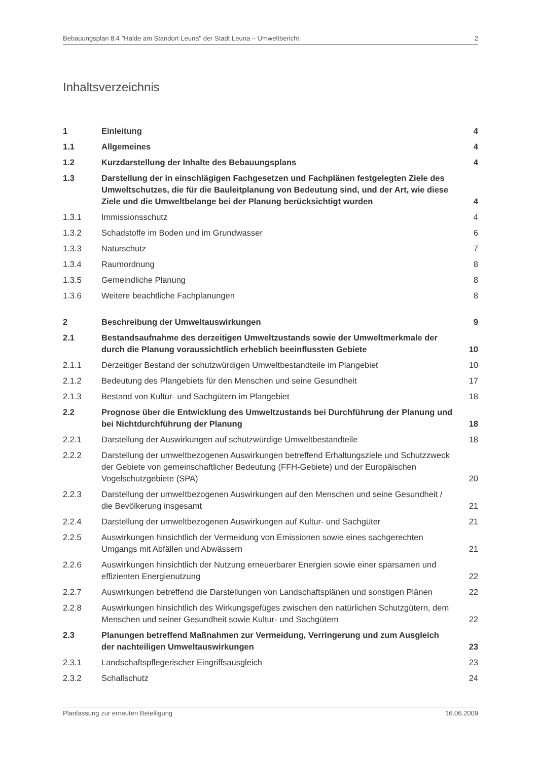Bebauungsplan 8.4 "Halde am Standort Leuna" der Stadt Leuna – Umweltbericht 2
Inhaltsverzeichnis
| 1 | Einleitung | 4 |
| 1.1 | Allgemeines | 4 |
| 1.2 | Kurzdarstellung der Inhalte des Bebauungsplans | 4 |
| 1.3 | Darstellung der in einschlägigen Fachgesetzen und Fachplänen festgelegten Ziele des Umweltschutzes, die für die Bauleitplanung von Bedeutung sind, und der Art, wie diese Ziele und die Umweltbelange bei der Planung berücksichtigt wurden | 4 |
| 1.3.1 | Immissionsschutz | 4 |
| 1.3.2 | Schadstoffe im Boden und im Grundwasser | 6 |
| 1.3.3 | Naturschutz | 7 |
| 1.3.4 | Raumordnung | 8 |
| 1.3.5 | Gemeindliche Planung | 8 |
| 1.3.6 | Weitere beachtliche Fachplanungen | 8 |
| 2 | Beschreibung der Umweltauswirkungen | 9 |
| 2.1 | Bestandsaufnahme des derzeitigen Umweltzustands sowie der Umweltmerkmale der durch die Planung voraussichtlich erheblich beeinflussten Gebiete | 10 |
| 2.1.1 | Derzeitiger Bestand der schutzwürdigen Umweltbestandteile im Plangebiet | 10 |
| 2.1.2 | Bedeutung des Plangebiets für den Menschen und seine Gesundheit | 17 |
| 2.1.3 | Bestand von Kultur- und Sachgütern im Plangebiet | 18 |
| 2.2 | Prognose über die Entwicklung des Umweltzustands bei Durchführung der Planung und bei Nichtdurchführung der Planung | 18 |
| 2.2.1 | Darstellung der Auswirkungen auf schutzwürdige Umweltbestandteile | 18 |
| 2.2.2 | Darstellung der umweltbezogenen Auswirkungen betreffend Erhaltungsziele und Schutzzweck der Gebiete von gemeinschaftlicher Bedeutung (FFH-Gebiete) und der Europäischen Vogelschutzgebiete (SPA) | 20 |
| 2.2.3 | Darstellung der umweltbezogenen Auswirkungen auf den Menschen und seine Gesundheit / die Bevölkerung insgesamt | 21 |
| 2.2.4 | Darstellung der umweltbezogenen Auswirkungen auf Kultur- und Sachgüter | 21 |
| 2.2.5 | Auswirkungen hinsichtlich der Vermeidung von Emissionen sowie eines sachgerechten Umgangs mit Abfällen und Abwässern | 21 |
| 2.2.6 | Auswirkungen hinsichtlich der Nutzung erneuerbarer Energien sowie einer sparsamen und effizienten Energienutzung | 22 |
| 2.2.7 | Auswirkungen betreffend die Darstellungen von Landschaftsplänen und sonstigen Plänen | 22 |
| 2.2.8 | Auswirkungen hinsichtlich des Wirkungsgefüges zwischen den natürlichen Schutzgütern, dem Menschen und seiner Gesundheit sowie Kultur- und Sachgütern | 22 |
| 2.3 | Planungen betreffend Maßnahmen zur Vermeidung, Verringerung und zum Ausgleich der nachteiligen Umweltauswirkungen | 23 |
| 2.3.1 | Landschaftspflegerischer Eingriffsausgleich | 23 |
| 2.3.2 | Schallschutz | 24 |
Planfassung zur erneuten Beteiligung 16.06.2009